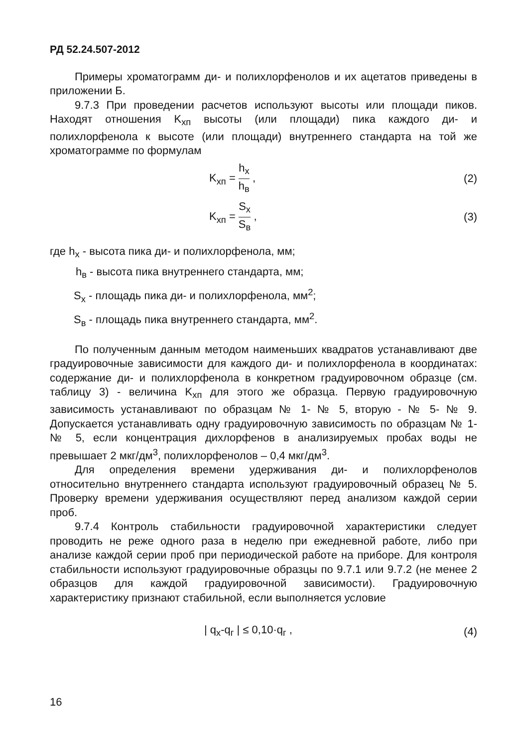РД 52.24.507-2012
Примеры хроматограмм ди- и полихлорфенолов и их ацетатов приведены в приложении Б.
9.7.3 При проведении расчетов используют высоты или площади пиков. Находят отношения K<sub>хп</sub> высоты (или площади) пика каждого ди- и полихлорфенола к высоте (или площади) внутреннего стандарта на той же хроматограмме по формулам
K<sub>хп</sub> = h<sub>x</sub> h<sub>в</sub> , (2)
K<sub>хп</sub> = S<sub>x</sub> S<sub>в</sub> , (3)
где h<sub>x</sub> - высота пика ди- и полихлорфенола, мм;
h<sub>в</sub> - высота пика внутреннего стандарта, мм;
S<sub>x</sub> - площадь пика ди- и полихлорфенола, мм<sup>2</sup>;
S<sub>в</sub> - площадь пика внутреннего стандарта, мм<sup>2</sup>.
По полученным данным методом наименьших квадратов устанавливают две градуировочные зависимости для каждого ди- и полихлорфенола в координатах: содержание ди- и полихлорфенола в конкретном градуировочном образце (см. таблицу 3) - величина K<sub>хп</sub> для этого же образца. Первую градуировочную зависимость устанавливают по образцам № 1- № 5, вторую - № 5- № 9. Допускается устанавливать одну градуировочную зависимость по образцам № 1- № 5, если концентрация дихлорфенов в анализируемых пробах воды не превышает 2 мкг/дм<sup>3</sup>, полихлорфенолов – 0,4 мкг/дм<sup>3</sup>.
Для определения времени удерживания ди- и полихлорфенолов относительно внутреннего стандарта используют градуировочный образец № 5. Проверку времени удерживания осуществляют перед анализом каждой серии проб.
9.7.4 Контроль стабильности градуировочной характеристики следует проводить не реже одного раза в неделю при ежедневной работе, либо при анализе каждой серии проб при периодической работе на приборе. Для контроля стабильности используют градуировочные образцы по 9.7.1 или 9.7.2 (не менее 2 образцов для каждой градуировочной зависимости). Градуировочную характеристику признают стабильной, если выполняется условие
| q<sub>x</sub>-q<sub>г</sub> | ≤ 0,10·q<sub>г</sub> , (4)
16